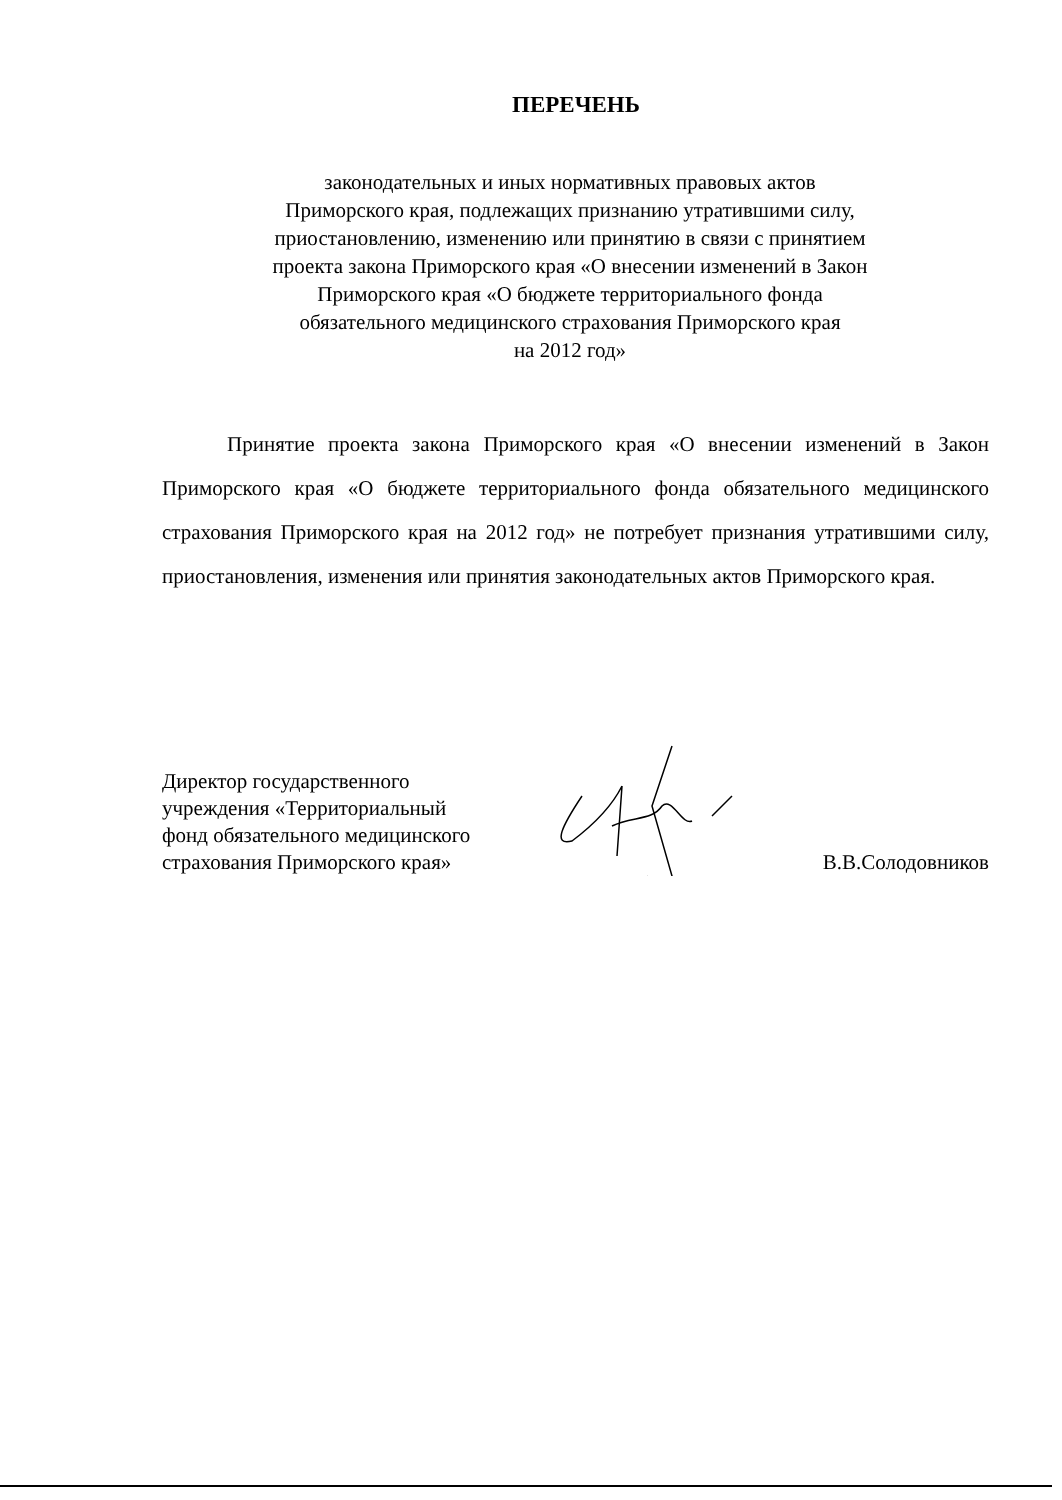ПЕРЕЧЕНЬ
законодательных и иных нормативных правовых актов
Приморского края, подлежащих признанию утратившими силу,
приостановлению, изменению или принятию в связи с принятием
проекта закона Приморского края «О внесении изменений в Закон
Приморского края «О бюджете территориального фонда
обязательного медицинского страхования Приморского края
на 2012 год»
Принятие проекта закона Приморского края «О внесении изменений в Закон Приморского края «О бюджете территориального фонда обязательного медицинского страхования Приморского края на 2012 год» не потребует признания утратившими силу, приостановления, изменения или принятия законодательных актов Приморского края.
Директор государственного
учреждения «Территориальный
фонд обязательного медицинского
страхования Приморского края»
В.В.Солодовников